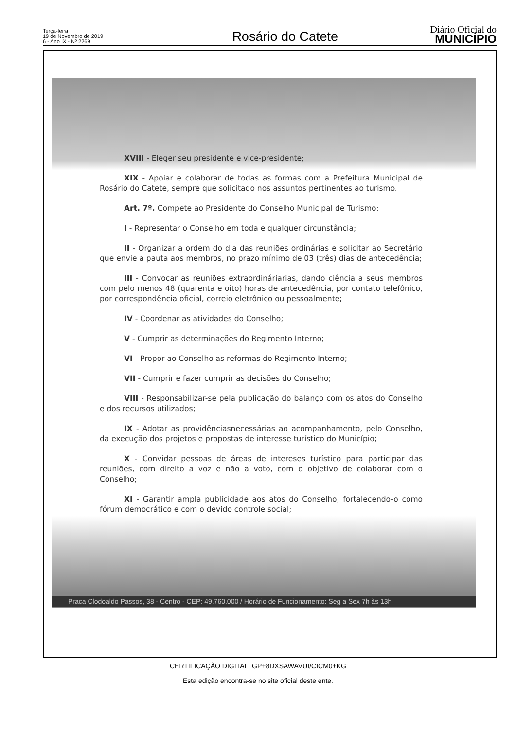Terça-feira
19 de Novembro de 2019
6 - Ano IX - Nº 2269
Rosário do Catete
Diário Oficial do
MUNICÍPIO
XVIII - Eleger seu presidente e vice-presidente;
XIX - Apoiar e colaborar de todas as formas com a Prefeitura Municipal de Rosário do Catete, sempre que solicitado nos assuntos pertinentes ao turismo.
Art. 7º. Compete ao Presidente do Conselho Municipal de Turismo:
I - Representar o Conselho em toda e qualquer circunstância;
II - Organizar a ordem do dia das reuniões ordinárias e solicitar ao Secretário que envie a pauta aos membros, no prazo mínimo de 03 (três) dias de antecedência;
III - Convocar as reuniões extraordináriarias, dando ciência a seus membros com pelo menos 48 (quarenta e oito) horas de antecedência, por contato telefônico, por correspondência oficial, correio eletrônico ou pessoalmente;
IV - Coordenar as atividades do Conselho;
V - Cumprir as determinações do Regimento Interno;
VI - Propor ao Conselho as reformas do Regimento Interno;
VII - Cumprir e fazer cumprir as decisões do Conselho;
VIII - Responsabilizar-se pela publicação do balanço com os atos do Conselho e dos recursos utilizados;
IX - Adotar as providênciasnecessárias ao acompanhamento, pelo Conselho, da execução dos projetos e propostas de interesse turístico do Município;
X - Convidar pessoas de áreas de intereses turístico para participar das reuniões, com direito a voz e não a voto, com o objetivo de colaborar com o Conselho;
XI - Garantir ampla publicidade aos atos do Conselho, fortalecendo-o como fórum democrático e com o devido controle social;
Praca Clodoaldo Passos, 38 - Centro - CEP: 49.760.000 / Horário de Funcionamento: Seg a Sex 7h às 13h
CERTIFICAÇÃO DIGITAL: GP+8DXSAWAVUI/CICM0+KG
Esta edição encontra-se no site oficial deste ente.